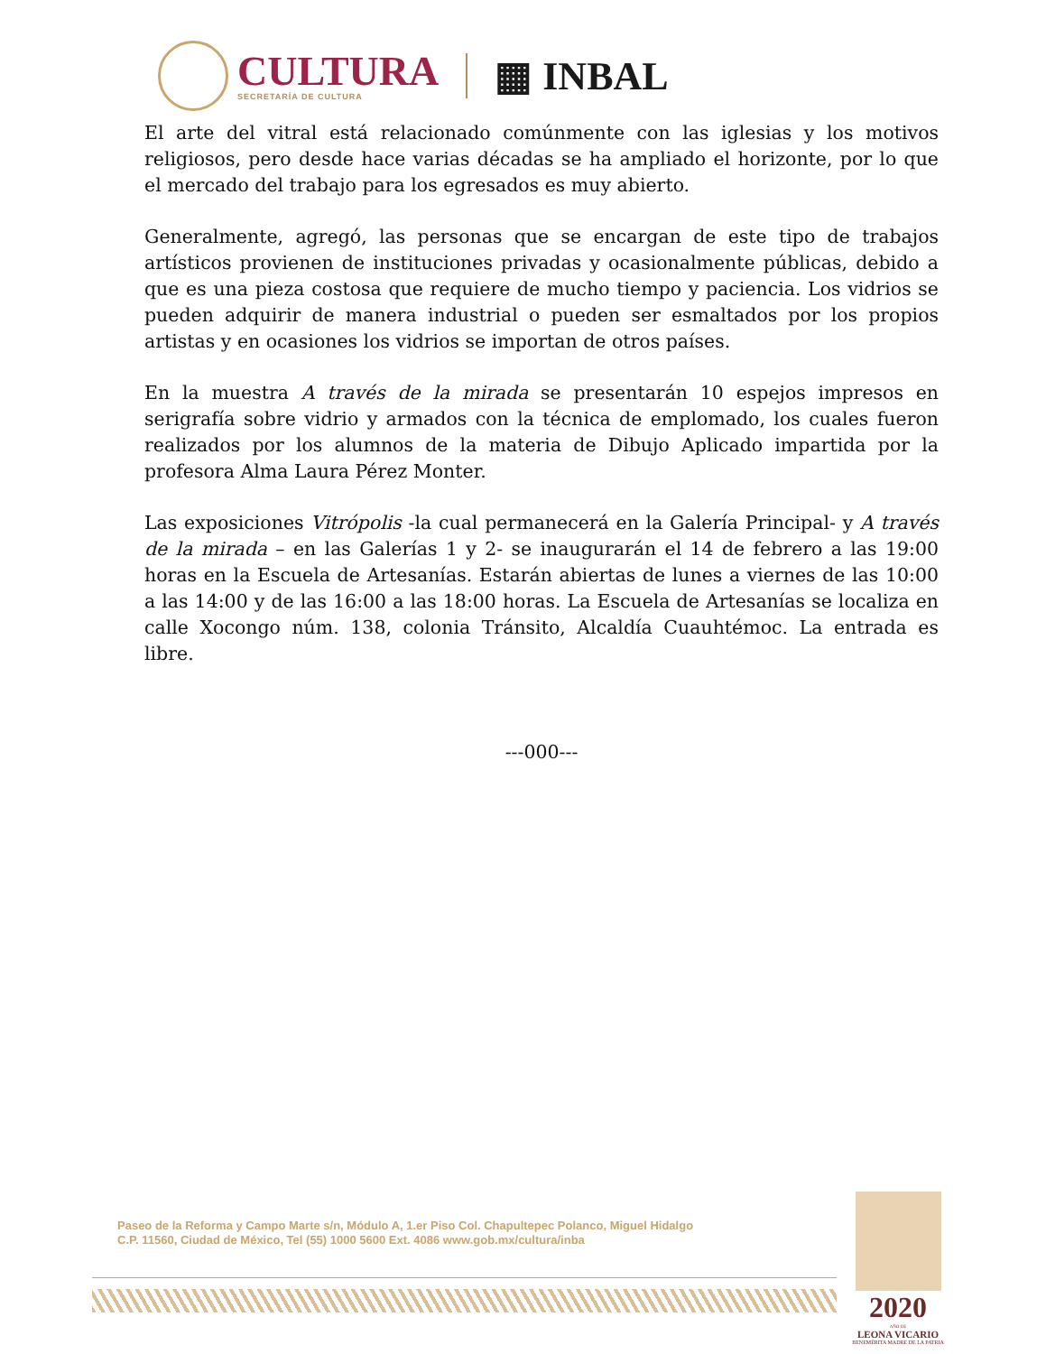CULTURA
SECRETARÍA DE CULTURA
▦ INBAL
El arte del vitral está relacionado comúnmente con las iglesias y los motivos religiosos, pero desde hace varias décadas se ha ampliado el horizonte, por lo que el mercado del trabajo para los egresados es muy abierto.
Generalmente, agregó, las personas que se encargan de este tipo de trabajos artísticos provienen de instituciones privadas y ocasionalmente públicas, debido a que es una pieza costosa que requiere de mucho tiempo y paciencia. Los vidrios se pueden adquirir de manera industrial o pueden ser esmaltados por los propios artistas y en ocasiones los vidrios se importan de otros países.
En la muestra A través de la mirada se presentarán 10 espejos impresos en serigrafía sobre vidrio y armados con la técnica de emplomado, los cuales fueron realizados por los alumnos de la materia de Dibujo Aplicado impartida por la profesora Alma Laura Pérez Monter.
Las exposiciones Vitrópolis -la cual permanecerá en la Galería Principal- y A través de la mirada – en las Galerías 1 y 2- se inaugurarán el 14 de febrero a las 19:00 horas en la Escuela de Artesanías. Estarán abiertas de lunes a viernes de las 10:00 a las 14:00 y de las 16:00 a las 18:00 horas. La Escuela de Artesanías se localiza en calle Xocongo núm. 138, colonia Tránsito, Alcaldía Cuauhtémoc. La entrada es libre.
---000---
Paseo de la Reforma y Campo Marte s/n, Módulo A, 1.er Piso Col. Chapultepec Polanco, Miguel Hidalgo
C.P. 11560, Ciudad de México, Tel (55) 1000 5600 Ext. 4086 www.gob.mx/cultura/inba
2020
AÑO DE
LEONA VICARIO
BENEMÉRITA MADRE DE LA PATRIA